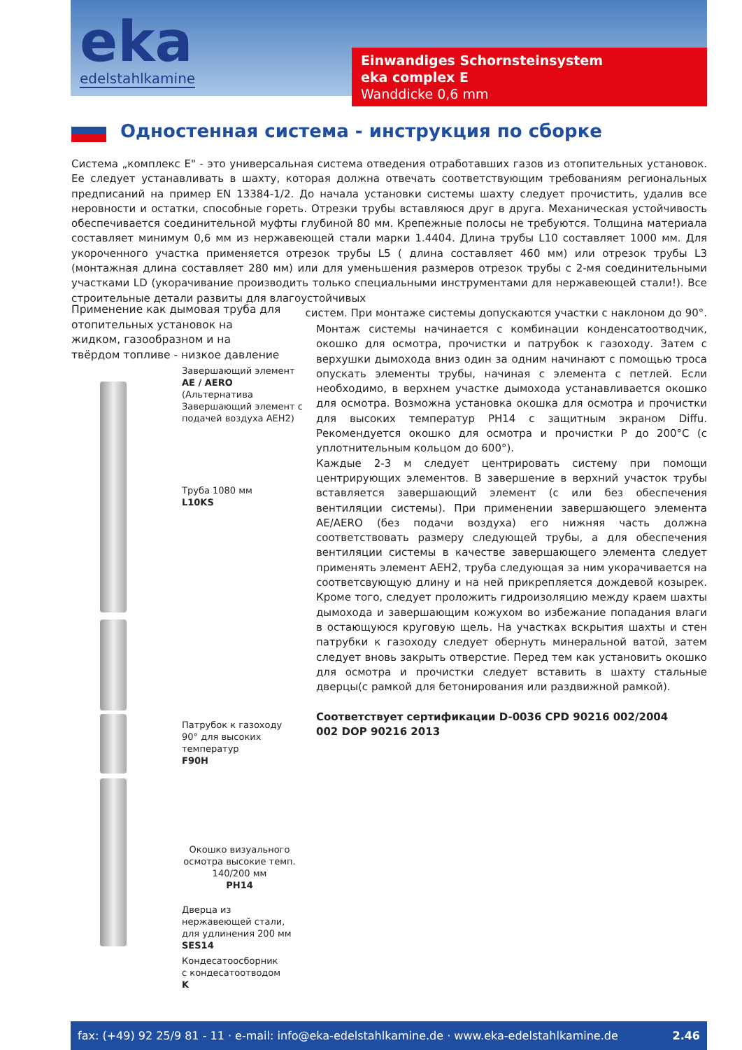eka
edelstahlkamine
Einwandiges Schornsteinsystem
eka complex E
Wanddicke 0,6 mm
Одностенная система - инструкция по сборке
Система „комплекс Е" - это универсальная система отведения отработавших газов из отопительных установок. Ее следует устанавливать в шахту, которая должна отвечать соответствующим требованиям региональных предписаний на пример EN 13384-1/2. До начала установки системы шахту следует прочистить, удалив все неровности и остатки, способные гореть. Отрезки трубы вставляюся друг в друга. Механическая устойчивость обеспечивается соединительной муфты глубиной 80 мм. Крепежные полосы не требуются. Толщина материала составляет минимум 0,6 мм из нержавеющей стали марки 1.4404. Длина трубы L10 составляет 1000 мм. Для укороченного участка применяется отрезок трубы L5 ( длина составляет 460 мм) или отрезок трубы L3 (монтажная длина составляет 280 мм) или для уменьшения размеров отрезок трубы с 2-мя соединительными участками LD (укорачивание производить только специальными инструментами для нержавеющей стали!). Все строительные детали развиты для влагоустойчивых
систем. При монтаже системы допускаются участки с наклоном до 90°.
Применение как дымовая труба для отопительных установок на жидком, газообразном и на твёрдом топливе - низкое давление
Завершающий элемент
AE / AERO
(Альтернатива
Завершающий элемент с
подачей воздуха AEH2)
Труба 1080 мм
L10KS
Патрубок к газоходу
90° для высоких
температур
F90H
Окошко визуального осмотра высокие темп.
140/200 мм
PH14
Дверца из
нержавеющей стали,
для удлинения 200 мм
SES14
Кондесатоосборник
с кондесатоотводом
K
Монтаж системы начинается с комбинации конденсатоотводчик, окошко для осмотра, прочистки и патрубок к газоходу. Затем с верхушки дымохода вниз один за одним начинают с помощью троса опускать элементы трубы, начиная с элемента с петлей. Если необходимо, в верхнем участке дымохода устанавливается окошко для осмотра. Возможна установка окошка для осмотра и прочистки для высоких температур PH14 с защитным экраном Diffu. Рекомендуется окошко для осмотра и прочистки P до 200°C (с уплотнительным кольцом до 600°).
Каждые 2-3 м следует центрировать систему при помощи центрирующих элементов. В завершение в верхний участок трубы вставляется завершающий элемент (с или без обеспечения вентиляции системы). При применении завершающего элемента AE/AERO (без подачи воздуха) его нижняя часть должна соответствовать размеру следующей трубы, а для обеспечения вентиляции системы в качестве завершающего элемента следует применять элемент AEH2, труба следующая за ним укорачивается на соответсвующую длину и на ней прикрепляется дождевой козырек. Кроме того, следует проложить гидроизоляцию между краем шахты дымохода и завершающим кожухом во избежание попадания влаги в остающуюся круговую щель. На участках вскрытия шахты и стен патрубки к газоходу следует обернуть минеральной ватой, затем следует вновь закрыть отверстие. Перед тем как установить окошко для осмотра и прочистки следует вставить в шахту стальные дверцы(с рамкой для бетонирования или раздвижной рамкой).
Соответствует сертификации D-0036 CPD 90216 002/2004
002 DOP 90216 2013
fax: (+49) 92 25/9 81 - 11 · e-mail: info@eka-edelstahlkamine.de · www.eka-edelstahlkamine.de 2.46